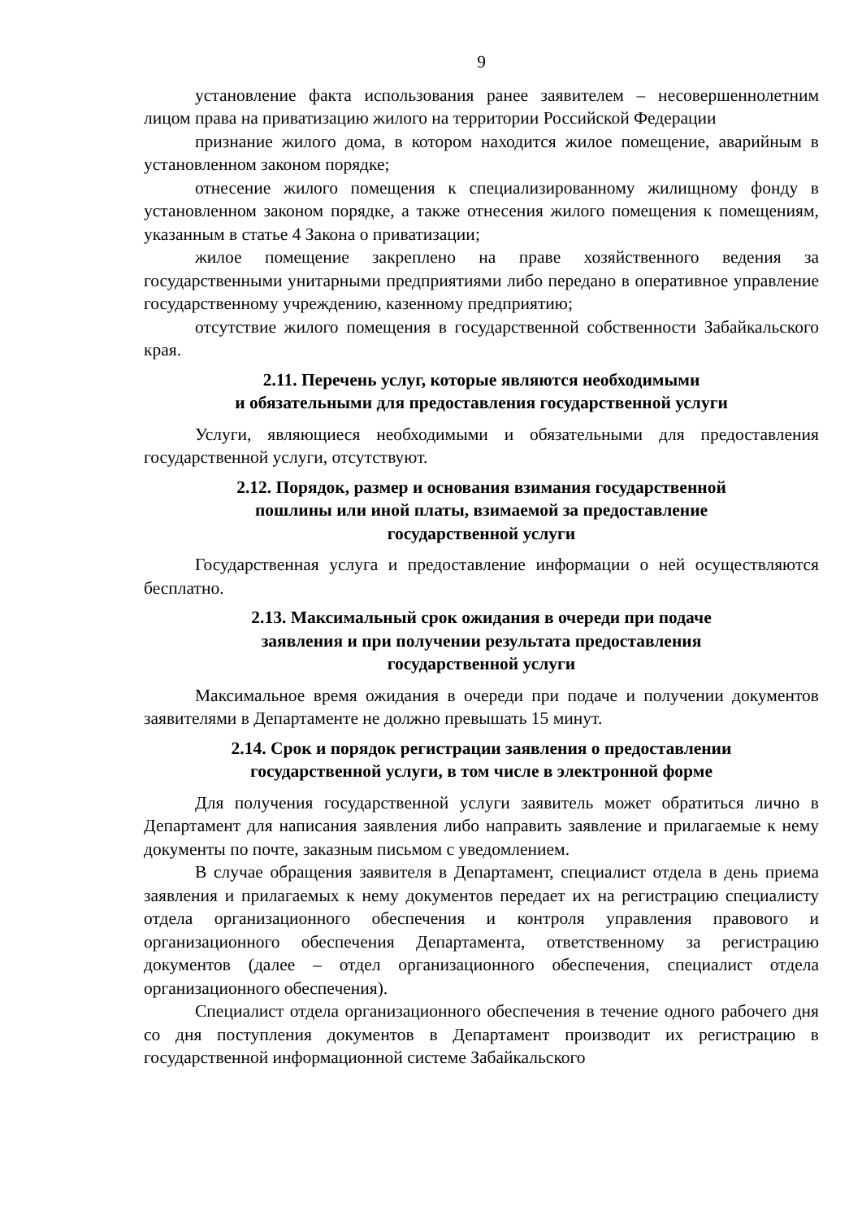9
установление факта использования ранее заявителем – несовершеннолетним лицом права на приватизацию жилого на территории Российской Федерации
признание жилого дома, в котором находится жилое помещение, аварийным в установленном законом порядке;
отнесение жилого помещения к специализированному жилищному фонду в установленном законом порядке, а также отнесения жилого помещения к помещениям, указанным в статье 4 Закона о приватизации;
жилое помещение закреплено на праве хозяйственного ведения за государственными унитарными предприятиями либо передано в оперативное управление государственному учреждению, казенному предприятию;
отсутствие жилого помещения в государственной собственности Забайкальского края.
2.11. Перечень услуг, которые являются необходимыми
и обязательными для предоставления государственной услуги
Услуги, являющиеся необходимыми и обязательными для предоставления государственной услуги, отсутствуют.
2.12. Порядок, размер и основания взимания государственной
пошлины или иной платы, взимаемой за предоставление
государственной услуги
Государственная услуга и предоставление информации о ней осуществляются бесплатно.
2.13. Максимальный срок ожидания в очереди при подаче
заявления и при получении результата предоставления
государственной услуги
Максимальное время ожидания в очереди при подаче и получении документов заявителями в Департаменте не должно превышать 15 минут.
2.14. Срок и порядок регистрации заявления о предоставлении
государственной услуги, в том числе в электронной форме
Для получения государственной услуги заявитель может обратиться лично в Департамент для написания заявления либо направить заявление и прилагаемые к нему документы по почте, заказным письмом с уведомлением.
В случае обращения заявителя в Департамент, специалист отдела в день приема заявления и прилагаемых к нему документов передает их на регистрацию специалисту отдела организационного обеспечения и контроля управления правового и организационного обеспечения Департамента, ответственному за регистрацию документов (далее – отдел организационного обеспечения, специалист отдела организационного обеспечения).
Специалист отдела организационного обеспечения в течение одного рабочего дня со дня поступления документов в Департамент производит их регистрацию в государственной информационной системе Забайкальского